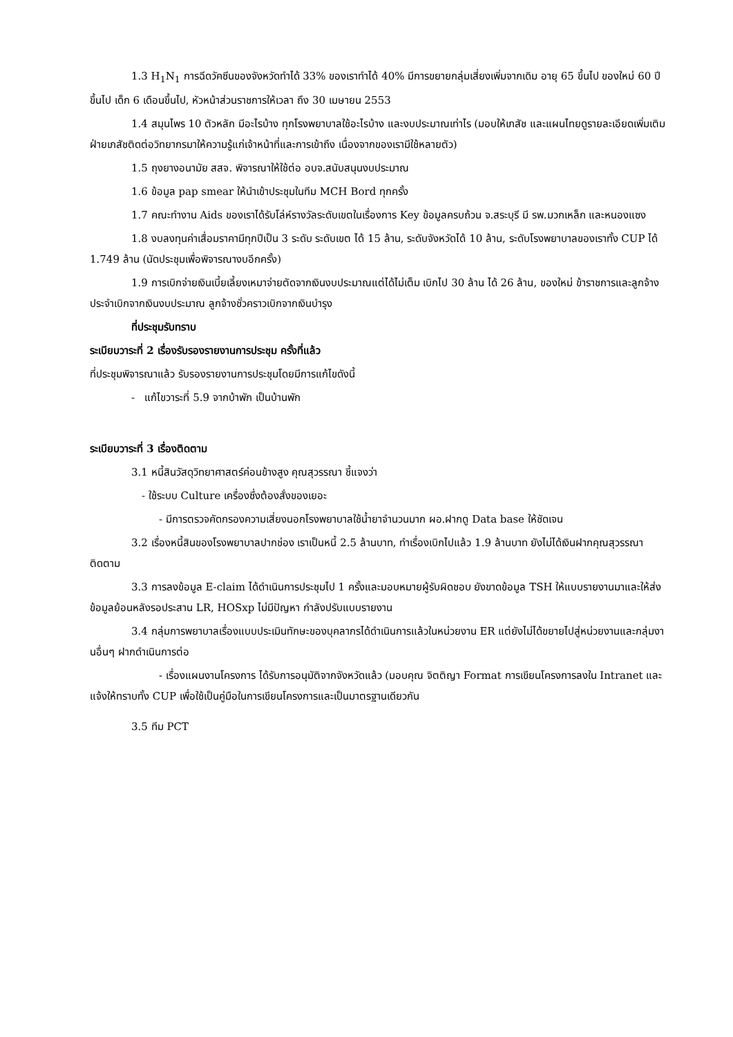1.3 H<sub>1</sub>N<sub>1</sub> การฉีดวัคซีนของจังหวัดทำได้ 33% ของเราทำได้ 40% มีการขยายกลุ่มเสี่ยงเพิ่มจากเดิม อายุ 65 ขึ้นไป ของใหม่ 60 ปีขึ้นไป เด็ก 6 เดือนขึ้นไป, หัวหน้าส่วนราชการให้เวลา ถึง 30 เมษายน 2553
1.4 สมุนไพร 10 ตัวหลัก มีอะไรบ้าง ทุกโรงพยาบาลใช้อะไรบ้าง และงบประมาณเท่าไร (มอบให้เภสัช และแผนไทยดูรายละเอียดเพิ่มเติม ฝ่ายเภสัชติดต่อวิทยากรมาให้ความรู้แก่เจ้าหน้าที่และการเข้าถึง เนื่องจากของเรามีใช้หลายตัว)
1.5 ถุงยางอนามัย สสจ. พิจารณาให้ใช้ต่อ อบจ.สนับสนุนงบประมาณ
1.6 ข้อมูล pap smear ให้นำเข้าประชุมในทีม MCH Bord ทุกครั้ง
1.7 คณะทำงาน Aids ของเราได้รับโล่ห์รางวัลระดับเขตในเรื่องการ Key ข้อมูลครบถ้วน จ.สระบุรี มี รพ.มวกเหล็ก และหนองแซง
1.8 งบลงทุนค่าเสื่อมราคามีทุกปีเป็น 3 ระดับ ระดับเขต ได้ 15 ล้าน, ระดับจังหวัดได้ 10 ล้าน, ระดับโรงพยาบาลของเราทั้ง CUP ได้ 1.749 ล้าน (นัดประชุมเพื่อพิจารณางบอีกครั้ง)
1.9 การเบิกจ่ายเงินเบี้ยเลี้ยงเหมาจ่ายตัดจากเงินงบประมาณแต่ได้ไม่เต็ม เบิกไป 30 ล้าน ได้ 26 ล้าน, ของใหม่ ข้าราชการและลูกจ้างประจำเบิกจากเงินงบประมาณ ลูกจ้างชั่วคราวเบิกจากเงินบำรุง
ที่ประชุมรับทราบ
ระเบียบวาระที่ 2 เรื่องรับรองรายงานการประชุม ครั้งที่แล้ว
ที่ประชุมพิจารณาแล้ว รับรองรายงานการประชุมโดยมีการแก้ไขดังนี้
- แก้ไขวาระที่ 5.9 จากบ้าพัก เป็นบ้านพัก
ระเบียบวาระที่ 3 เรื่องติดตาม
3.1 หนี้สินวัสดุวิทยาศาสตร์ค่อนข้างสูง คุณสุวรรณา ชี้แจงว่า
- ใช้ระบบ Culture เครื่องซึ่งต้องสั่งของเยอะ
- มีการตรวจคัดกรองความเสี่ยงนอกโรงพยาบาลใช้น้ำยาจำนวนมาก ผอ.ฝากดู Data base ให้ชัดเจน
3.2 เรื่องหนี้สินของโรงพยาบาลปากช่อง เราเป็นหนี้ 2.5 ล้านบาท, ทำเรื่องเบิกไปแล้ว 1.9 ล้านบาท ยังไม่ได้เงินฝากคุณสุวรรณาติดตาม
3.3 การลงข้อมูล E-claim ได้ดำเนินการประชุมไป 1 ครั้งและมอบหมายผู้รับผิดชอบ ยังขาดข้อมูล TSH ให้แบบรายงานมาและให้ส่งข้อมูลย้อนหลังรอประสาน LR, HOSxp ไม่มีปัญหา กำลังปรับแบบรายงาน
3.4 กลุ่มการพยาบาลเรื่องแบบประเมินทักษะของบุคลากรได้ดำเนินการแล้วในหน่วยงาน ER แต่ยังไม่ได้ขยายไปสู่หน่วยงานและกลุ่มงานอื่นๆ ฝากดำเนินการต่อ
- เรื่องแผนงานโครงการ ได้รับการอนุมัติจากจังหวัดแล้ว (มอบคุณ จิตติญา Format การเขียนโครงการลงใน Intranet และแจ้งให้ทราบทั้ง CUP เพื่อใช้เป็นคู่มือในการเขียนโครงการและเป็นมาตรฐานเดียวกัน
3.5 ทีม PCT